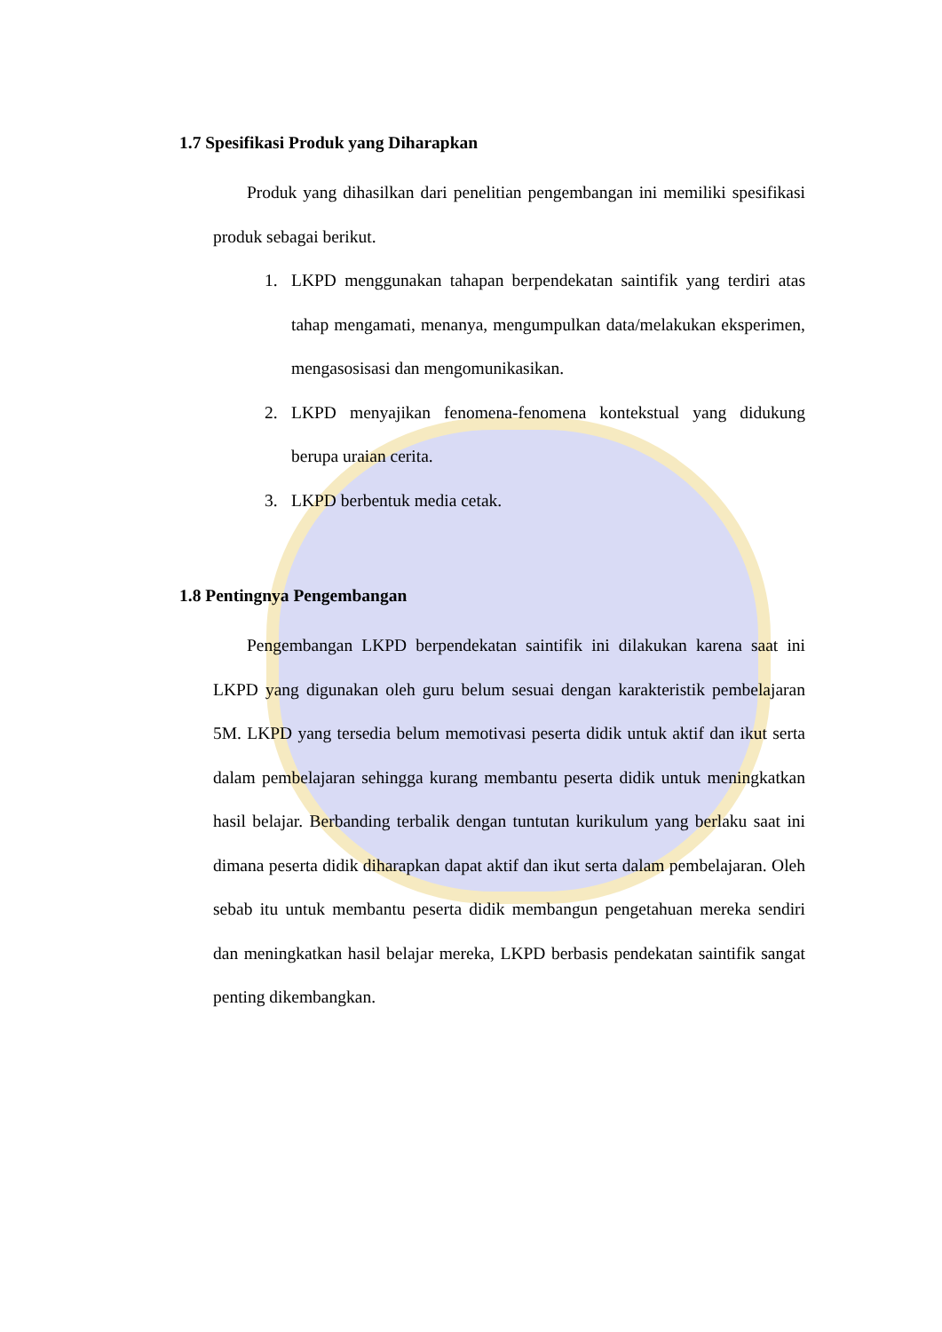1.7 Spesifikasi Produk yang Diharapkan
Produk yang dihasilkan dari penelitian pengembangan ini memiliki spesifikasi produk sebagai berikut.
1. LKPD menggunakan tahapan berpendekatan saintifik yang terdiri atas tahap mengamati, menanya, mengumpulkan data/melakukan eksperimen, mengasosisasi dan mengomunikasikan.
2. LKPD menyajikan fenomena-fenomena kontekstual yang didukung berupa uraian cerita.
3. LKPD berbentuk media cetak.
1.8 Pentingnya Pengembangan
Pengembangan LKPD berpendekatan saintifik ini dilakukan karena saat ini LKPD yang digunakan oleh guru belum sesuai dengan karakteristik pembelajaran 5M. LKPD yang tersedia belum memotivasi peserta didik untuk aktif dan ikut serta dalam pembelajaran sehingga kurang membantu peserta didik untuk meningkatkan hasil belajar. Berbanding terbalik dengan tuntutan kurikulum yang berlaku saat ini dimana peserta didik diharapkan dapat aktif dan ikut serta dalam pembelajaran. Oleh sebab itu untuk membantu peserta didik membangun pengetahuan mereka sendiri dan meningkatkan hasil belajar mereka, LKPD berbasis pendekatan saintifik sangat penting dikembangkan.